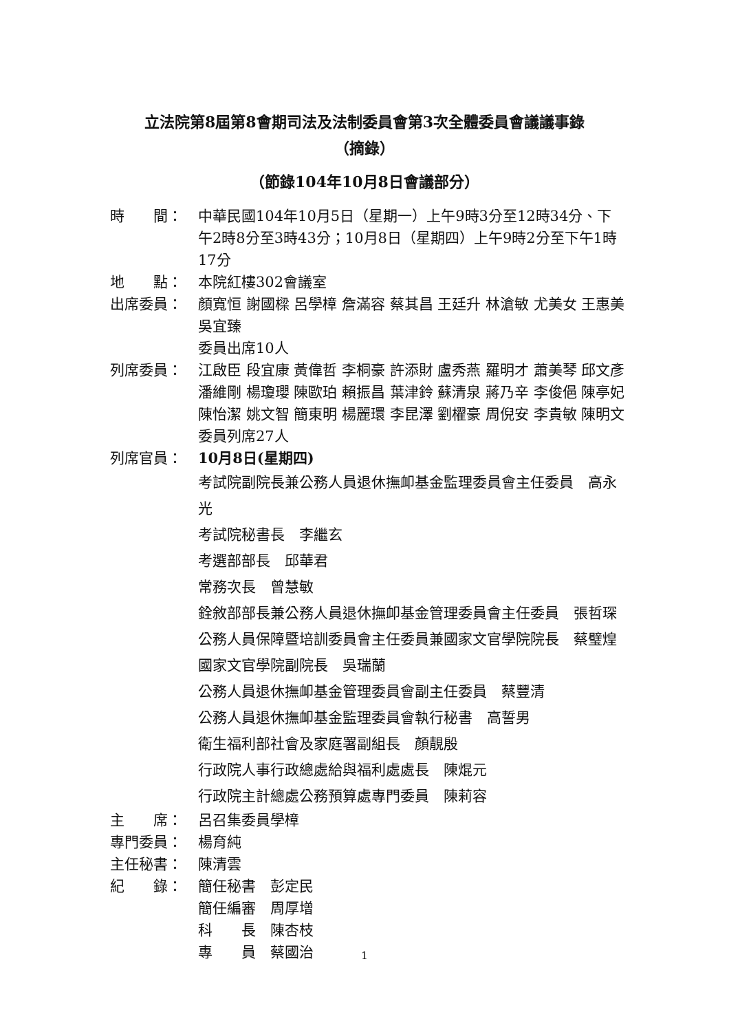立法院第8屆第8會期司法及法制委員會第3次全體委員會議議事錄
（摘錄）
（節錄104年10月8日會議部分）
時　　間： 中華民國104年10月5日（星期一）上午9時3分至12時34分、下午2時8分至3時43分；10月8日（星期四）上午9時2分至下午1時17分
地　　點： 本院紅樓302會議室
出席委員： 顏寬恒 謝國樑 呂學樟 詹滿容 蔡其昌 王廷升 林滄敏 尤美女 王惠美 吳宜臻
委員出席10人
列席委員： 江啟臣 段宜康 黃偉哲 李桐豪 許添財 盧秀燕 羅明才 蕭美琴 邱文彥 潘維剛 楊瓊瓔 陳歐珀 賴振昌 葉津鈴 蘇清泉 蔣乃辛 李俊俋 陳亭妃 陳怡潔 姚文智 簡東明 楊麗環 李昆澤 劉櫂豪 周倪安 李貴敏 陳明文
委員列席27人
列席官員： 10月8日(星期四)
考試院副院長兼公務人員退休撫卹基金監理委員會主任委員　高永光
考試院秘書長　李繼玄
考選部部長　邱華君
常務次長　曾慧敏
銓敘部部長兼公務人員退休撫卹基金管理委員會主任委員　張哲琛
公務人員保障暨培訓委員會主任委員兼國家文官學院院長　蔡璧煌
國家文官學院副院長　吳瑞蘭
公務人員退休撫卹基金管理委員會副主任委員　蔡豐清
公務人員退休撫卹基金監理委員會執行秘書　高誓男
衛生福利部社會及家庭署副組長　顏靚殷
行政院人事行政總處給與福利處處長　陳焜元
行政院主計總處公務預算處專門委員　陳莉容
主　　席： 呂召集委員學樟
專門委員： 楊育純
主任秘書： 陳清雲
紀　　錄： 簡任秘書　彭定民
簡任編審　周厚增
科　　長　陳杏枝
專　　員　蔡國治
1